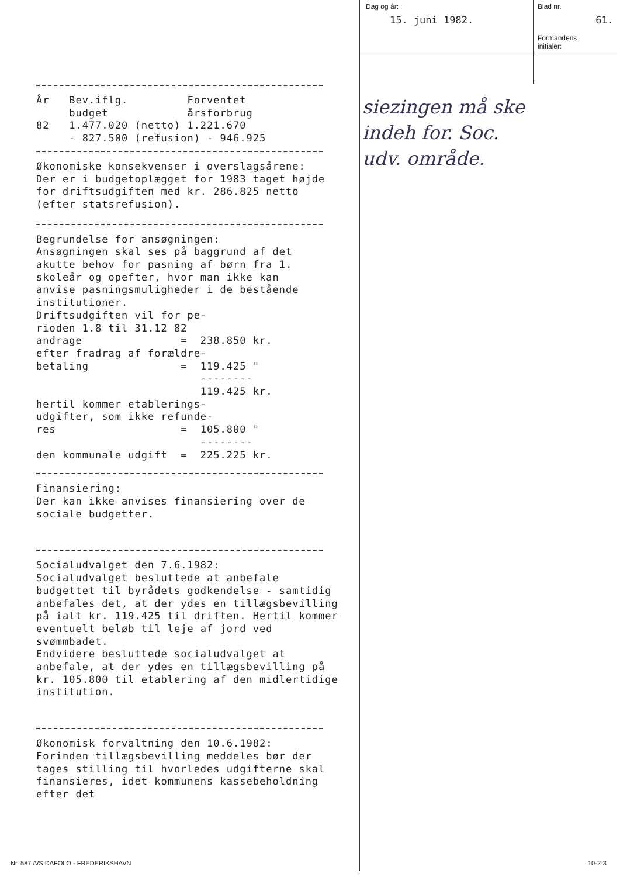År   Bev.iflg.         Forventet
     budget            årsforbrug
82   1.477.020 (netto) 1.221.670
     - 827.500 (refusion) - 946.925
Økonomiske konsekvenser i overslagsårene:
Der er i budgetoplægget for 1983 taget højde for driftsudgiften med kr. 286.825 netto (efter statsrefusion).
Begrundelse for ansøgningen:
Ansøgningen skal ses på baggrund af det
akutte behov for pasning af børn fra 1.
skoleår og opefter, hvor man ikke kan
anvise pasningsmuligheder i de bestående
institutioner.
Driftsudgiften vil for pe-
rioden 1.8 til 31.12 82
andrage               =  238.850 kr.
efter fradrag af forældre-
betaling              =  119.425 "
                         --------
                         119.425 kr.
hertil kommer etablerings-
udgifter, som ikke refunde-
res                   =  105.800 "
                         --------
den kommunale udgift  =  225.225 kr.
Finansiering:
Der kan ikke anvises finansiering over de sociale budgetter.
Socialudvalget den 7.6.1982:
Socialudvalget besluttede at anbefale budgettet til byrådets godkendelse - samtidig anbefales det, at der ydes en tillægsbevilling på ialt kr. 119.425 til driften. Hertil kommer eventuelt beløb til leje af jord ved svømmbadet.
Endvidere besluttede socialudvalget at anbefale, at der ydes en tillægsbevilling på kr. 105.800 til etablering af den midlertidige institution.
Økonomisk forvaltning den 10.6.1982:
Forinden tillægsbevilling meddeles bør der tages stilling til hvorledes udgifterne skal finansieres, idet kommunens kassebeholdning efter det
Dag og år:
15. juni 1982.
Blad nr.
61.
Formandens
initialer:
siezingen må ske
indeh for. Soc.
udv. område.
Nr. 587 A/S DAFOLO - FREDERIKSHAVN
10-2-3